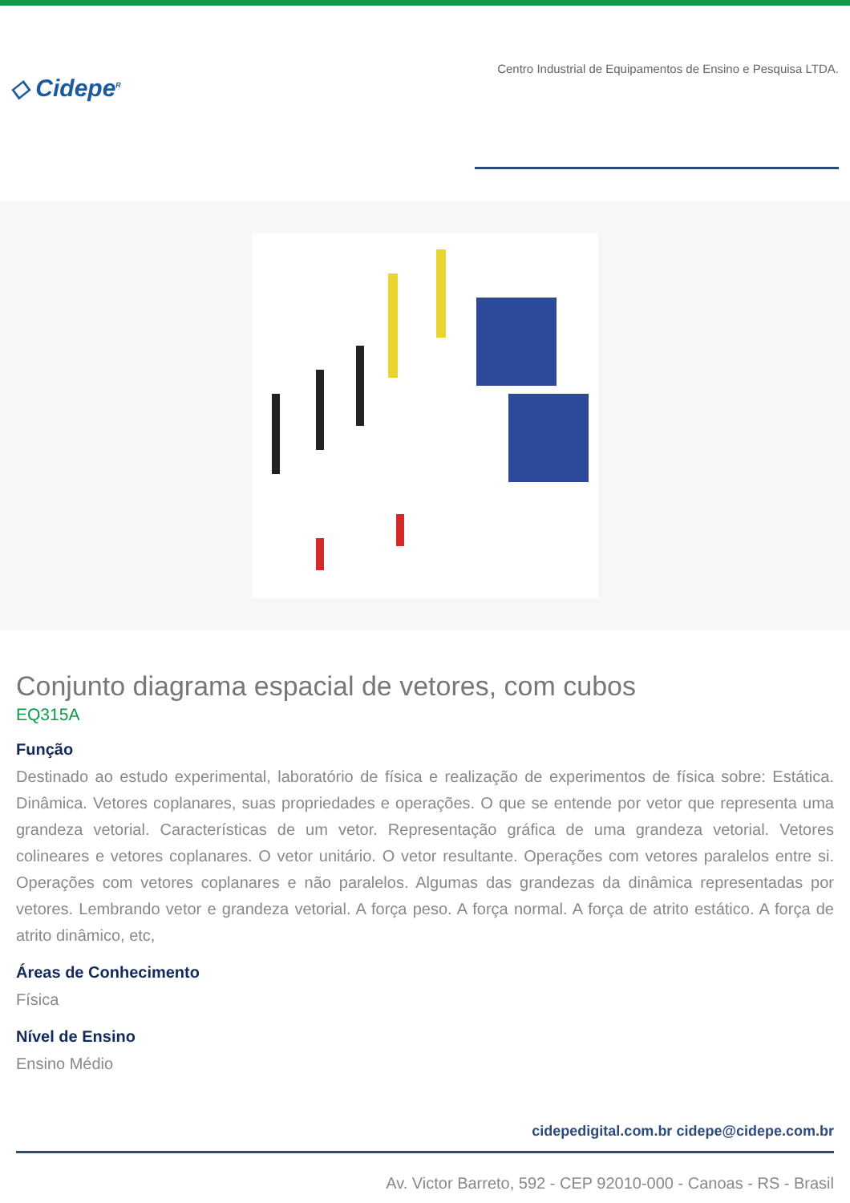◇ Cidepe<sup>R</sup>
Centro Industrial de Equipamentos de Ensino e Pesquisa LTDA.
Conjunto diagrama espacial de vetores, com cubos
EQ315A
Função
Destinado ao estudo experimental, laboratório de física e realização de experimentos de física sobre: Estática. Dinâmica. Vetores coplanares, suas propriedades e operações. O que se entende por vetor que representa uma grandeza vetorial. Características de um vetor. Representação gráfica de uma grandeza vetorial. Vetores colineares e vetores coplanares. O vetor unitário. O vetor resultante. Operações com vetores paralelos entre si. Operações com vetores coplanares e não paralelos. Algumas das grandezas da dinâmica representadas por vetores. Lembrando vetor e grandeza vetorial. A força peso. A força normal. A força de atrito estático. A força de atrito dinâmico, etc,
Áreas de Conhecimento
Física
Nível de Ensino
Ensino Médio
cidepedigital.com.br cidepe@cidepe.com.br
Av. Victor Barreto, 592 - CEP 92010-000 - Canoas - RS - Brasil